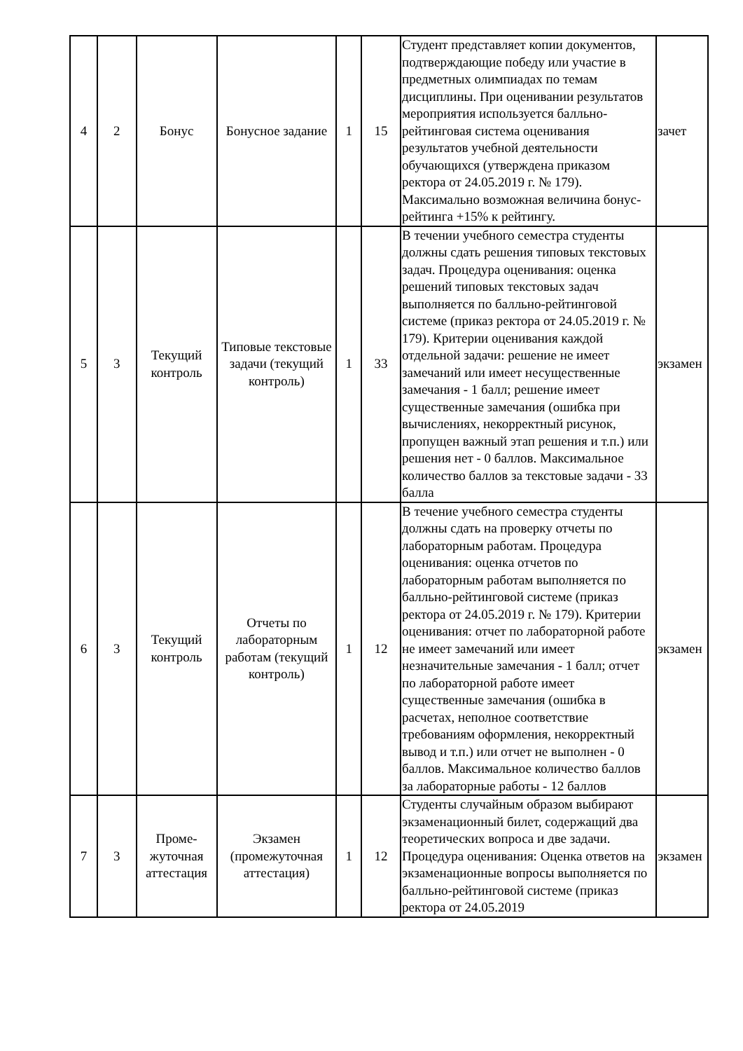| 4 | 2 | Бонус | Бонусное задание | 1 | 15 | Студент представляет копии документов, подтверждающие победу или участие в предметных олимпиадах по темам дисциплины. При оценивании результатов мероприятия используется балльно-рейтинговая система оценивания результатов учебной деятельности обучающихся (утверждена приказом ректора от 24.05.2019 г. № 179). Максимально возможная величина бонус-рейтинга +15% к рейтингу. | зачет |
| 5 | 3 | Текущий контроль | Типовые текстовые задачи (текущий контроль) | 1 | 33 | В течении учебного семестра студенты должны сдать решения типовых текстовых задач. Процедура оценивания: оценка решений типовых текстовых задач выполняется по балльно-рейтинговой системе (приказ ректора от 24.05.2019 г. № 179). Критерии оценивания каждой отдельной задачи: решение не имеет замечаний или имеет несущественные замечания - 1 балл; решение имеет существенные замечания (ошибка при вычислениях, некорректный рисунок, пропущен важный этап решения и т.п.) или решения нет - 0 баллов. Максимальное количество баллов за текстовые задачи - 33 балла | экзамен |
| 6 | 3 | Текущий контроль | Отчеты по лабораторным работам (текущий контроль) | 1 | 12 | В течение учебного семестра студенты должны сдать на проверку отчеты по лабораторным работам. Процедура оценивания: оценка отчетов по лабораторным работам выполняется по балльно-рейтинговой системе (приказ ректора от 24.05.2019 г. № 179). Критерии оценивания: отчет по лабораторной работе не имеет замечаний или имеет незначительные замечания - 1 балл; отчет по лабораторной работе имеет существенные замечания (ошибка в расчетах, неполное соответствие требованиям оформления, некорректный вывод и т.п.) или отчет не выполнен - 0 баллов. Максимальное количество баллов за лабораторные работы - 12 баллов | экзамен |
| 7 | 3 | Проме-жуточная аттестация | Экзамен (промежуточная аттестация) | 1 | 12 | Студенты случайным образом выбирают экзаменационный билет, содержащий два теоретических вопроса и две задачи. Процедура оценивания: Оценка ответов на экзаменационные вопросы выполняется по балльно-рейтинговой системе (приказ ректора от 24.05.2019 | экзамен |